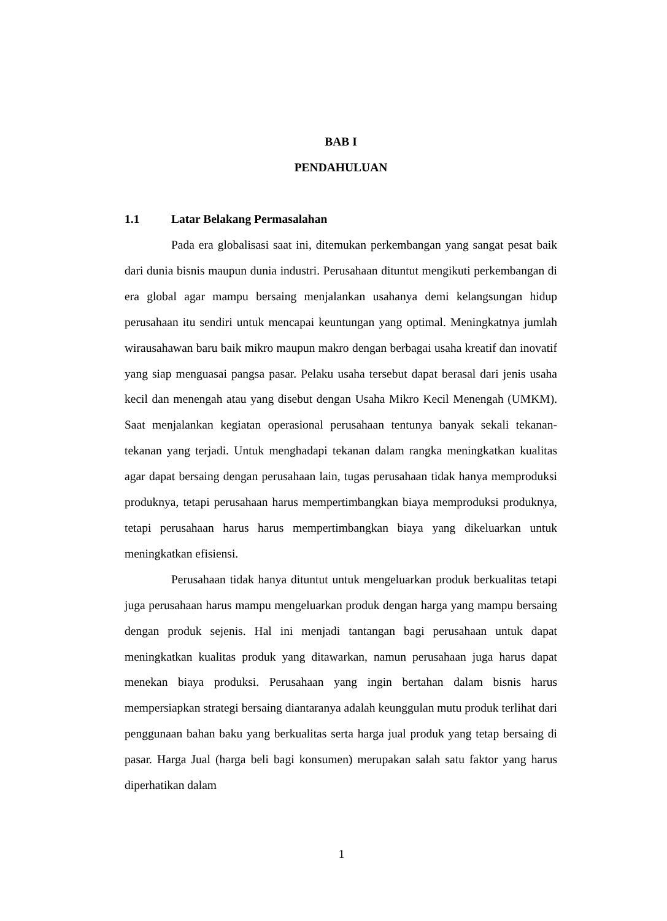BAB I
PENDAHULUAN
1.1 Latar Belakang Permasalahan
Pada era globalisasi saat ini, ditemukan perkembangan yang sangat pesat baik dari dunia bisnis maupun dunia industri. Perusahaan dituntut mengikuti perkembangan di era global agar mampu bersaing menjalankan usahanya demi kelangsungan hidup perusahaan itu sendiri untuk mencapai keuntungan yang optimal. Meningkatnya jumlah wirausahawan baru baik mikro maupun makro dengan berbagai usaha kreatif dan inovatif yang siap menguasai pangsa pasar. Pelaku usaha tersebut dapat berasal dari jenis usaha kecil dan menengah atau yang disebut dengan Usaha Mikro Kecil Menengah (UMKM). Saat menjalankan kegiatan operasional perusahaan tentunya banyak sekali tekanan-tekanan yang terjadi. Untuk menghadapi tekanan dalam rangka meningkatkan kualitas agar dapat bersaing dengan perusahaan lain, tugas perusahaan tidak hanya memproduksi produknya, tetapi perusahaan harus mempertimbangkan biaya memproduksi produknya, tetapi perusahaan harus harus mempertimbangkan biaya yang dikeluarkan untuk meningkatkan efisiensi.
Perusahaan tidak hanya dituntut untuk mengeluarkan produk berkualitas tetapi juga perusahaan harus mampu mengeluarkan produk dengan harga yang mampu bersaing dengan produk sejenis. Hal ini menjadi tantangan bagi perusahaan untuk dapat meningkatkan kualitas produk yang ditawarkan, namun perusahaan juga harus dapat menekan biaya produksi. Perusahaan yang ingin bertahan dalam bisnis harus mempersiapkan strategi bersaing diantaranya adalah keunggulan mutu produk terlihat dari penggunaan bahan baku yang berkualitas serta harga jual produk yang tetap bersaing di pasar. Harga Jual (harga beli bagi konsumen) merupakan salah satu faktor yang harus diperhatikan dalam
1